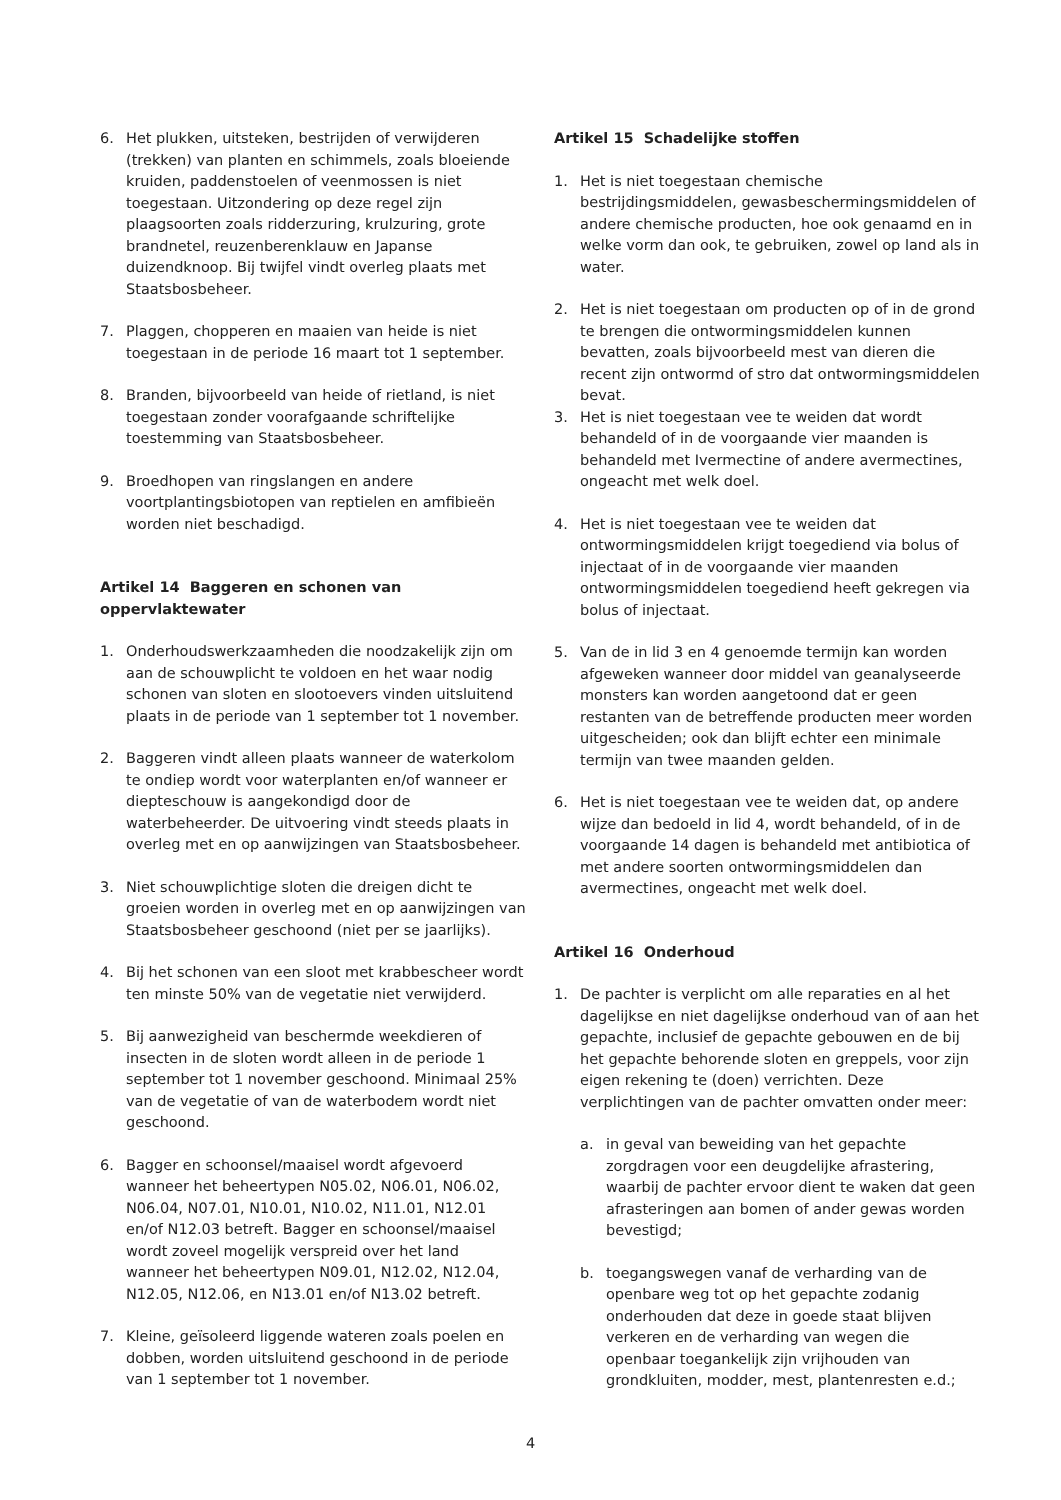6. Het plukken, uitsteken, bestrijden of verwijderen (trekken) van planten en schimmels, zoals bloeiende kruiden, paddenstoelen of veenmossen is niet toegestaan. Uitzondering op deze regel zijn plaagsoorten zoals ridderzuring, krulzuring, grote brandnetel, reuzenberenklauw en Japanse duizendknoop. Bij twijfel vindt overleg plaats met Staatsbosbeheer.
7. Plaggen, chopperen en maaien van heide is niet toegestaan in de periode 16 maart tot 1 september.
8. Branden, bijvoorbeeld van heide of rietland, is niet toegestaan zonder voorafgaande schriftelijke toestemming van Staatsbosbeheer.
9. Broedhopen van ringslangen en andere voortplantingsbiotopen van reptielen en amfibieën worden niet beschadigd.
Artikel 14 Baggeren en schonen van oppervlaktewater
1. Onderhoudswerkzaamheden die noodzakelijk zijn om aan de schouwplicht te voldoen en het waar nodig schonen van sloten en slootoevers vinden uitsluitend plaats in de periode van 1 september tot 1 november.
2. Baggeren vindt alleen plaats wanneer de waterkolom te ondiep wordt voor waterplanten en/of wanneer er diepteschouw is aangekondigd door de waterbeheerder. De uitvoering vindt steeds plaats in overleg met en op aanwijzingen van Staatsbosbeheer.
3. Niet schouwplichtige sloten die dreigen dicht te groeien worden in overleg met en op aanwijzingen van Staatsbosbeheer geschoond (niet per se jaarlijks).
4. Bij het schonen van een sloot met krabbescheer wordt ten minste 50% van de vegetatie niet verwijderd.
5. Bij aanwezigheid van beschermde weekdieren of insecten in de sloten wordt alleen in de periode 1 september tot 1 november geschoond. Minimaal 25% van de vegetatie of van de waterbodem wordt niet geschoond.
6. Bagger en schoonsel/maaisel wordt afgevoerd wanneer het beheertypen N05.02, N06.01, N06.02, N06.04, N07.01, N10.01, N10.02, N11.01, N12.01 en/of N12.03 betreft. Bagger en schoonsel/maaisel wordt zoveel mogelijk verspreid over het land wanneer het beheertypen N09.01, N12.02, N12.04, N12.05, N12.06, en N13.01 en/of N13.02 betreft.
7. Kleine, geïsoleerd liggende wateren zoals poelen en dobben, worden uitsluitend geschoond in de periode van 1 september tot 1 november.
Artikel 15 Schadelijke stoffen
1. Het is niet toegestaan chemische bestrijdingsmiddelen, gewasbeschermingsmiddelen of andere chemische producten, hoe ook genaamd en in welke vorm dan ook, te gebruiken, zowel op land als in water.
2. Het is niet toegestaan om producten op of in de grond te brengen die ontwormingsmiddelen kunnen bevatten, zoals bijvoorbeeld mest van dieren die recent zijn ontwormd of stro dat ontwormingsmiddelen bevat.
3. Het is niet toegestaan vee te weiden dat wordt behandeld of in de voorgaande vier maanden is behandeld met Ivermectine of andere avermectines, ongeacht met welk doel.
4. Het is niet toegestaan vee te weiden dat ontwormingsmiddelen krijgt toegediend via bolus of injectaat of in de voorgaande vier maanden ontwormingsmiddelen toegediend heeft gekregen via bolus of injectaat.
5. Van de in lid 3 en 4 genoemde termijn kan worden afgeweken wanneer door middel van geanalyseerde monsters kan worden aangetoond dat er geen restanten van de betreffende producten meer worden uitgescheiden; ook dan blijft echter een minimale termijn van twee maanden gelden.
6. Het is niet toegestaan vee te weiden dat, op andere wijze dan bedoeld in lid 4, wordt behandeld, of in de voorgaande 14 dagen is behandeld met antibiotica of met andere soorten ontwormingsmiddelen dan avermectines, ongeacht met welk doel.
Artikel 16 Onderhoud
1. De pachter is verplicht om alle reparaties en al het dagelijkse en niet dagelijkse onderhoud van of aan het gepachte, inclusief de gepachte gebouwen en de bij het gepachte behorende sloten en greppels, voor zijn eigen rekening te (doen) verrichten. Deze verplichtingen van de pachter omvatten onder meer:
a. in geval van beweiding van het gepachte zorgdragen voor een deugdelijke afrastering, waarbij de pachter ervoor dient te waken dat geen afrasteringen aan bomen of ander gewas worden bevestigd;
b. toegangswegen vanaf de verharding van de openbare weg tot op het gepachte zodanig onderhouden dat deze in goede staat blijven verkeren en de verharding van wegen die openbaar toegankelijk zijn vrijhouden van grondkluiten, modder, mest, plantenresten e.d.;
4